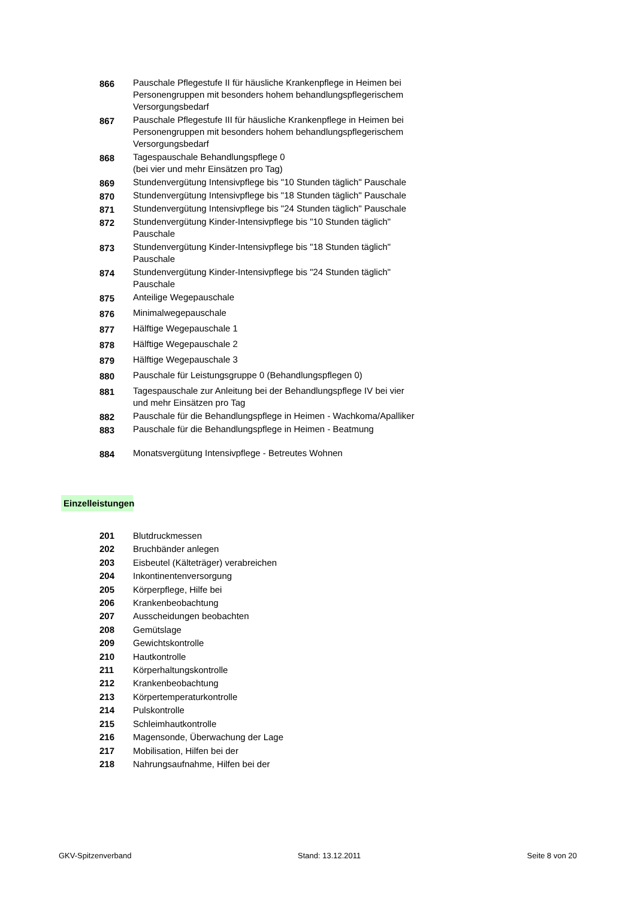| 866 | Pauschale Pflegestufe II für häusliche Krankenpflege in Heimen bei Personengruppen mit besonders hohem behandlungspflegerischem Versorgungsbedarf |
| 867 | Pauschale Pflegestufe III für häusliche Krankenpflege in Heimen bei Personengruppen mit besonders hohem behandlungspflegerischem Versorgungsbedarf |
| 868 | Tagespauschale Behandlungspflege 0 (bei vier und mehr Einsätzen pro Tag) |
| 869 | Stundenvergütung Intensivpflege bis "10 Stunden täglich" Pauschale |
| 870 | Stundenvergütung Intensivpflege bis "18 Stunden täglich" Pauschale |
| 871 | Stundenvergütung Intensivpflege bis "24 Stunden täglich" Pauschale |
| 872 | Stundenvergütung Kinder-Intensivpflege bis "10 Stunden täglich" Pauschale |
| 873 | Stundenvergütung Kinder-Intensivpflege bis "18 Stunden täglich" Pauschale |
| 874 | Stundenvergütung Kinder-Intensivpflege bis "24 Stunden täglich" Pauschale |
| 875 | Anteilige Wegepauschale |
| 876 | Minimalwegepauschale |
| 877 | Hälftige Wegepauschale 1 |
| 878 | Hälftige Wegepauschale 2 |
| 879 | Hälftige Wegepauschale 3 |
| 880 | Pauschale für Leistungsgruppe 0 (Behandlungspflegen 0) |
| 881 | Tagespauschale zur Anleitung bei der Behandlungspflege IV bei vier und mehr Einsätzen pro Tag |
| 882 | Pauschale für die Behandlungspflege in Heimen - Wachkoma/Apalliker |
| 883 | Pauschale für die Behandlungspflege in Heimen - Beatmung |
| 884 | Monatsvergütung Intensivpflege - Betreutes Wohnen |
Einzelleistungen
| 201 | Blutdruckmessen |
| 202 | Bruchbänder anlegen |
| 203 | Eisbeutel (Kälteträger) verabreichen |
| 204 | Inkontinentenversorgung |
| 205 | Körperpflege, Hilfe bei |
| 206 | Krankenbeobachtung |
| 207 | Ausscheidungen beobachten |
| 208 | Gemütslage |
| 209 | Gewichtskontrolle |
| 210 | Hautkontrolle |
| 211 | Körperhaltungskontrolle |
| 212 | Krankenbeobachtung |
| 213 | Körpertemperaturkontrolle |
| 214 | Pulskontrolle |
| 215 | Schleimhautkontrolle |
| 216 | Magensonde, Überwachung der Lage |
| 217 | Mobilisation, Hilfen bei der |
| 218 | Nahrungsaufnahme, Hilfen bei der |
GKV-Spitzenverband Stand: 13.12.2011 Seite 8 von 20